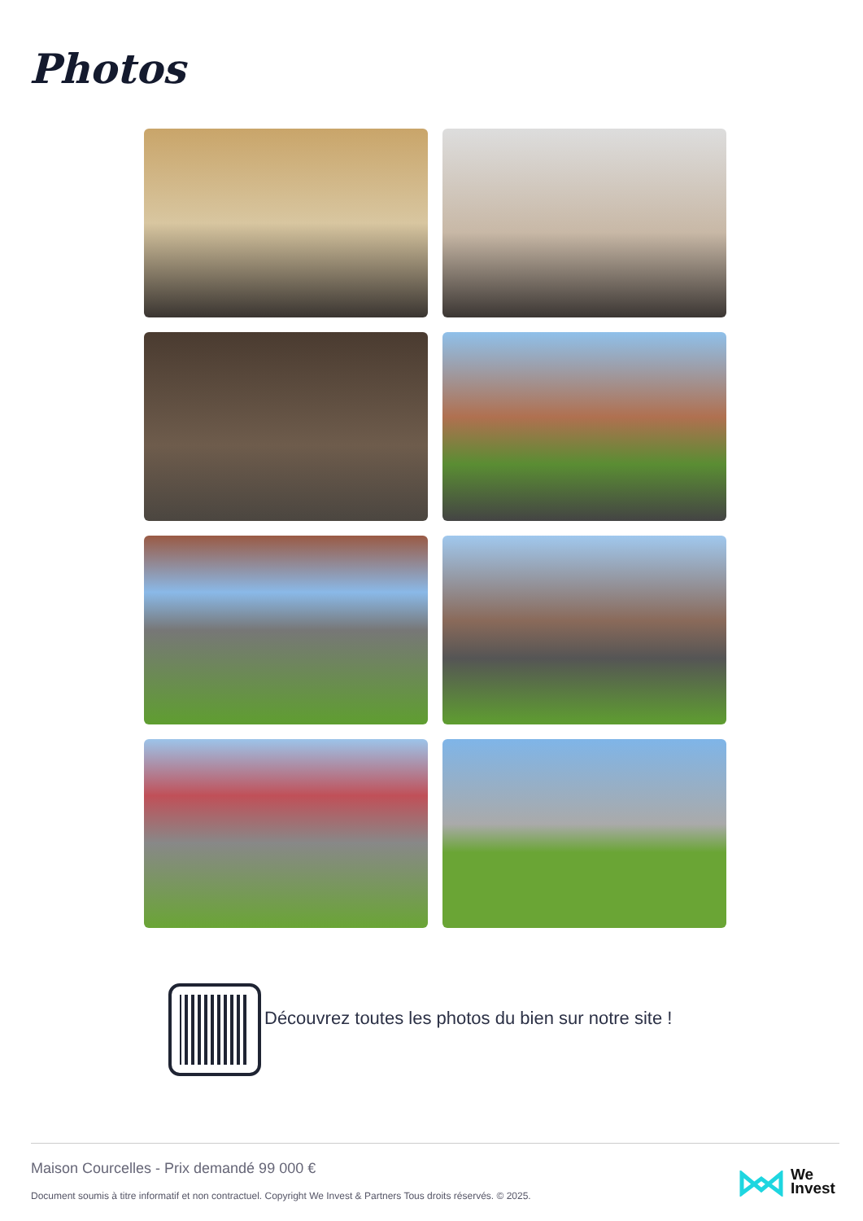Photos
Découvrez toutes les photos du bien sur notre site !
Maison Courcelles - Prix demandé 99 000 €
Document soumis à titre informatif et non contractuel. Copyright We Invest & Partners Tous droits réservés. © 2025.
We
Invest